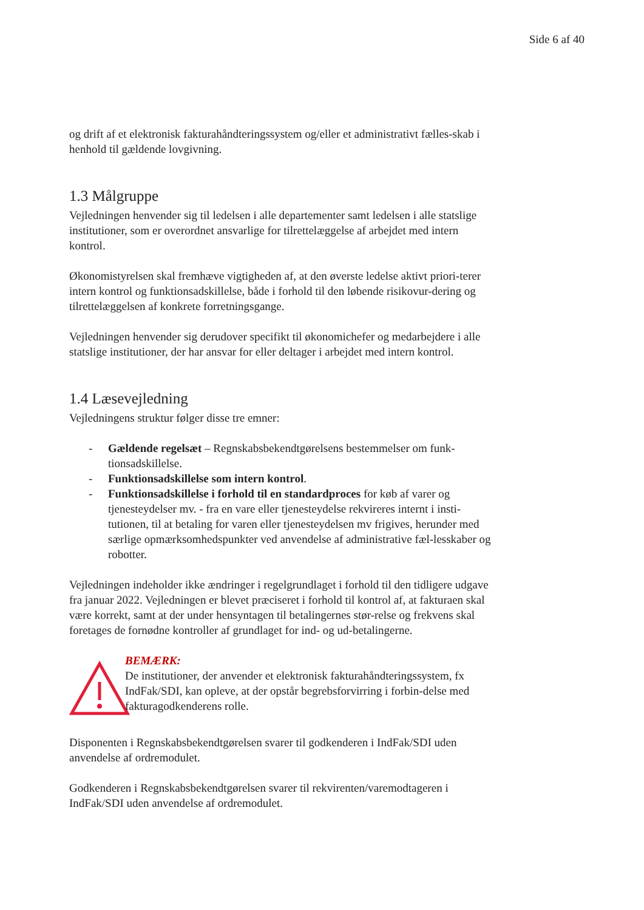Side 6 af 40
og drift af et elektronisk fakturahåndteringssystem og/eller et administrativt fælles-skab i henhold til gældende lovgivning.
1.3 Målgruppe
Vejledningen henvender sig til ledelsen i alle departementer samt ledelsen i alle statslige institutioner, som er overordnet ansvarlige for tilrettelæggelse af arbejdet med intern kontrol.
Økonomistyrelsen skal fremhæve vigtigheden af, at den øverste ledelse aktivt priori-terer intern kontrol og funktionsadskillelse, både i forhold til den løbende risikovur-dering og tilrettelæggelsen af konkrete forretningsgange.
Vejledningen henvender sig derudover specifikt til økonomichefer og medarbejdere i alle statslige institutioner, der har ansvar for eller deltager i arbejdet med intern kontrol.
1.4 Læsevejledning
Vejledningens struktur følger disse tre emner:
- Gældende regelsæt – Regnskabsbekendtgørelsens bestemmelser om funk-tionsadskillelse.
- Funktionsadskillelse som intern kontrol.
- Funktionsadskillelse i forhold til en standardproces for køb af varer og tjenesteydelser mv. - fra en vare eller tjenesteydelse rekvireres internt i insti-tutionen, til at betaling for varen eller tjenesteydelsen mv frigives, herunder med særlige opmærksomhedspunkter ved anvendelse af administrative fæl-lesskaber og robotter.
Vejledningen indeholder ikke ændringer i regelgrundlaget i forhold til den tidligere udgave fra januar 2022. Vejledningen er blevet præciseret i forhold til kontrol af, at fakturaen skal være korrekt, samt at der under hensyntagen til betalingernes stør-relse og frekvens skal foretages de fornødne kontroller af grundlaget for ind- og ud-betalingerne.
BEMÆRK:
De institutioner, der anvender et elektronisk fakturahåndteringssystem, fx IndFak/SDI, kan opleve, at der opstår begrebsforvirring i forbin-delse med fakturagodkenderens rolle.
Disponenten i Regnskabsbekendtgørelsen svarer til godkenderen i IndFak/SDI uden anvendelse af ordremodulet.
Godkenderen i Regnskabsbekendtgørelsen svarer til rekvirenten/varemodtageren i IndFak/SDI uden anvendelse af ordremodulet.